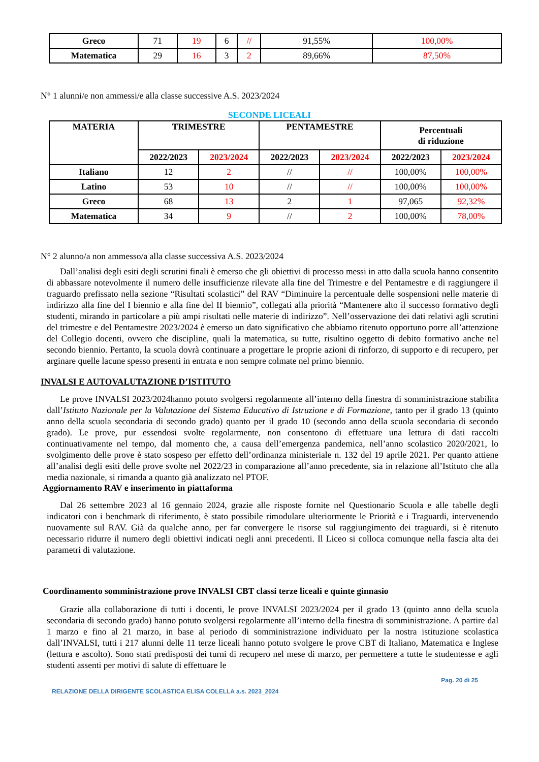| Greco | 71 | 19 | 6 | // | 91,55% | 100,00% |
| Matematica | 29 | 16 | 3 | 2 | 89,66% | 87,50% |
N° 1 alunni/e non ammessi/e alla classe successive A.S. 2023/2024
SECONDE LICEALI
| MATERIA | TRIMESTRE | | PENTAMESTRE | | Percentuali di riduzione | |
| --- | --- | --- | --- | --- | --- | --- |
| | 2022/2023 | 2023/2024 | 2022/2023 | 2023/2024 | 2022/2023 | 2023/2024 |
| Italiano | 12 | 2 | // | // | 100,00% | 100,00% |
| Latino | 53 | 10 | // | // | 100,00% | 100,00% |
| Greco | 68 | 13 | 2 | 1 | 97,065 | 92,32% |
| Matematica | 34 | 9 | // | 2 | 100,00% | 78,00% |
N° 2 alunno/a non ammesso/a alla classe successiva A.S. 2023/2024
Dall’analisi degli esiti degli scrutini finali è emerso che gli obiettivi di processo messi in atto dalla scuola hanno consentito di abbassare notevolmente il numero delle insufficienze rilevate alla fine del Trimestre e del Pentamestre e di raggiungere il traguardo prefissato nella sezione “Risultati scolastici” del RAV “Diminuire la percentuale delle sospensioni nelle materie di indirizzo alla fine del I biennio e alla fine del II biennio”, collegati alla priorità “Mantenere alto il successo formativo degli studenti, mirando in particolare a più ampi risultati nelle materie di indirizzo”. Nell’osservazione dei dati relativi agli scrutini del trimestre e del Pentamestre 2023/2024 è emerso un dato significativo che abbiamo ritenuto opportuno porre all’attenzione del Collegio docenti, ovvero che discipline, quali la matematica, su tutte, risultino oggetto di debito formativo anche nel secondo biennio. Pertanto, la scuola dovrà continuare a progettare le proprie azioni di rinforzo, di supporto e di recupero, per arginare quelle lacune spesso presenti in entrata e non sempre colmate nel primo biennio.
INVALSI E AUTOVALUTAZIONE D’ISTITUTO
Le prove INVALSI 2023/2024hanno potuto svolgersi regolarmente all’interno della finestra di somministrazione stabilita dall’Istituto Nazionale per la Valutazione del Sistema Educativo di Istruzione e di Formazione, tanto per il grado 13 (quinto anno della scuola secondaria di secondo grado) quanto per il grado 10 (secondo anno della scuola secondaria di secondo grado). Le prove, pur essendosi svolte regolarmente, non consentono di effettuare una lettura di dati raccolti continuativamente nel tempo, dal momento che, a causa dell’emergenza pandemica, nell’anno scolastico 2020/2021, lo svolgimento delle prove è stato sospeso per effetto dell’ordinanza ministeriale n. 132 del 19 aprile 2021. Per quanto attiene all’analisi degli esiti delle prove svolte nel 2022/23 in comparazione all’anno precedente, sia in relazione all’Istituto che alla media nazionale, si rimanda a quanto già analizzato nel PTOF.
Aggiornamento RAV e inserimento in piattaforma
Dal 26 settembre 2023 al 16 gennaio 2024, grazie alle risposte fornite nel Questionario Scuola e alle tabelle degli indicatori con i benchmark di riferimento, è stato possibile rimodulare ulteriormente le Priorità e i Traguardi, intervenendo nuovamente sul RAV. Già da qualche anno, per far convergere le risorse sul raggiungimento dei traguardi, si è ritenuto necessario ridurre il numero degli obiettivi indicati negli anni precedenti. Il Liceo si colloca comunque nella fascia alta dei parametri di valutazione.
Coordinamento somministrazione prove INVALSI CBT classi terze liceali e quinte ginnasio
Grazie alla collaborazione di tutti i docenti, le prove INVALSI 2023/2024 per il grado 13 (quinto anno della scuola secondaria di secondo grado) hanno potuto svolgersi regolarmente all’interno della finestra di somministrazione. A partire dal 1 marzo e fino al 21 marzo, in base al periodo di somministrazione individuato per la nostra istituzione scolastica dall’INVALSI, tutti i 217 alunni delle 11 terze liceali hanno potuto svolgere le prove CBT di Italiano, Matematica e Inglese (lettura e ascolto). Sono stati predisposti dei turni di recupero nel mese di marzo, per permettere a tutte le studentesse e agli studenti assenti per motivi di salute di effettuare le
Pag. 20 di 25
RELAZIONE DELLA DIRIGENTE SCOLASTICA ELISA COLELLA a.s. 2023_2024